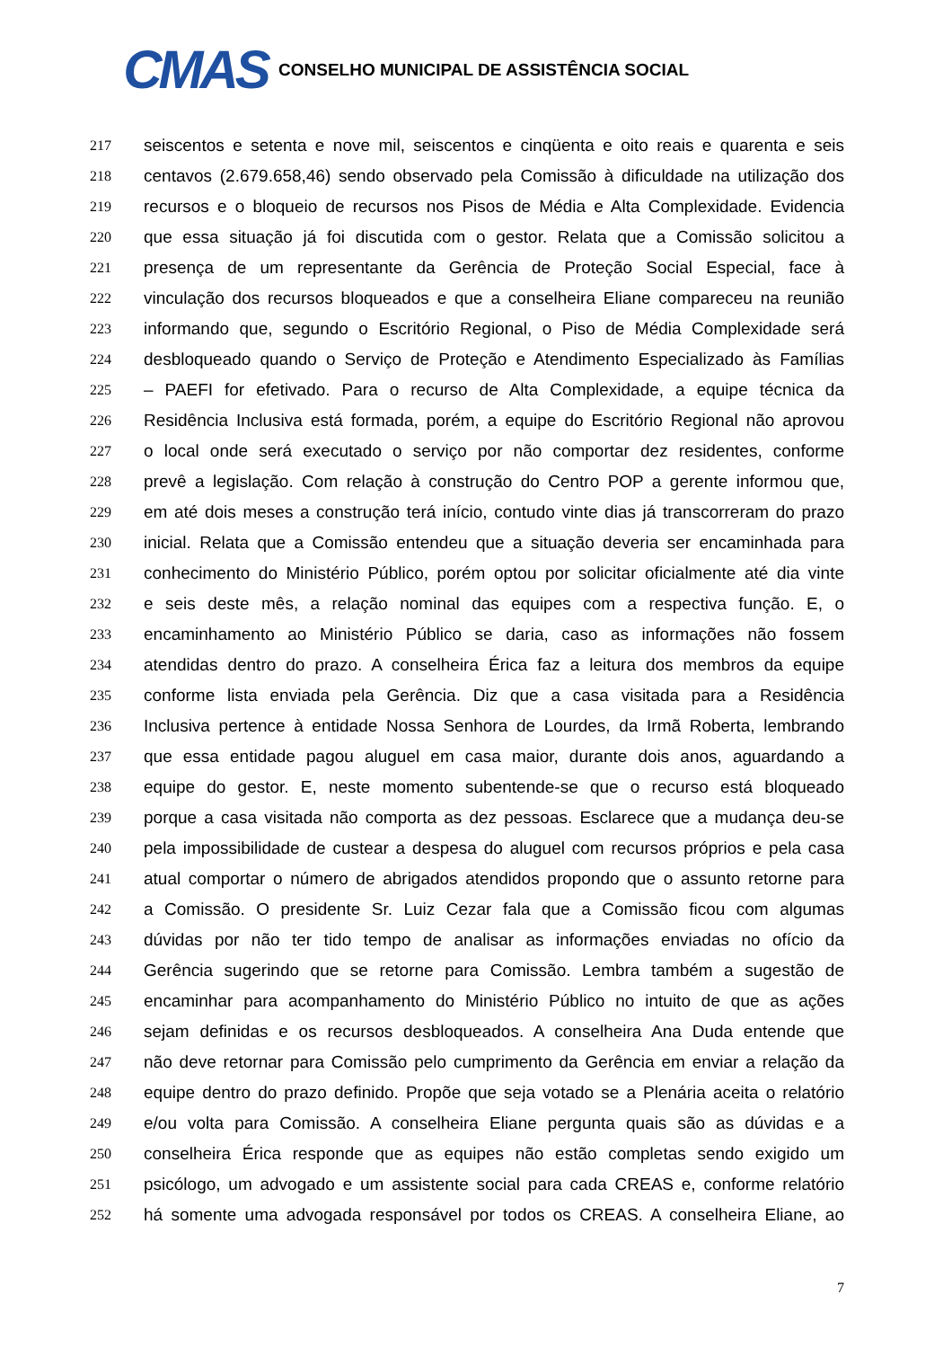CMAS
CONSELHO MUNICIPAL DE ASSISTÊNCIA SOCIAL
217 seiscentos e setenta e nove mil, seiscentos e cinqüenta e oito reais e quarenta e seis
218 centavos (2.679.658,46) sendo observado pela Comissão à dificuldade na utilização dos
219 recursos e o bloqueio de recursos nos Pisos de Média e Alta Complexidade. Evidencia
220 que essa situação já foi discutida com o gestor. Relata que a Comissão solicitou a
221 presença de um representante da Gerência de Proteção Social Especial, face à
222 vinculação dos recursos bloqueados e que a conselheira Eliane compareceu na reunião
223 informando que, segundo o Escritório Regional, o Piso de Média Complexidade será
224 desbloqueado quando o Serviço de Proteção e Atendimento Especializado às Famílias
225 – PAEFI for efetivado. Para o recurso de Alta Complexidade, a equipe técnica da
226 Residência Inclusiva está formada, porém, a equipe do Escritório Regional não aprovou
227 o local onde será executado o serviço por não comportar dez residentes, conforme
228 prevê a legislação. Com relação à construção do Centro POP a gerente informou que,
229 em até dois meses a construção terá início, contudo vinte dias já transcorreram do prazo
230 inicial. Relata que a Comissão entendeu que a situação deveria ser encaminhada para
231 conhecimento do Ministério Público, porém optou por solicitar oficialmente até dia vinte
232 e seis deste mês, a relação nominal das equipes com a respectiva função. E, o
233 encaminhamento ao Ministério Público se daria, caso as informações não fossem
234 atendidas dentro do prazo. A conselheira Érica faz a leitura dos membros da equipe
235 conforme lista enviada pela Gerência. Diz que a casa visitada para a Residência
236 Inclusiva pertence à entidade Nossa Senhora de Lourdes, da Irmã Roberta, lembrando
237 que essa entidade pagou aluguel em casa maior, durante dois anos, aguardando a
238 equipe do gestor. E, neste momento subentende-se que o recurso está bloqueado
239 porque a casa visitada não comporta as dez pessoas. Esclarece que a mudança deu-se
240 pela impossibilidade de custear a despesa do aluguel com recursos próprios e pela casa
241 atual comportar o número de abrigados atendidos propondo que o assunto retorne para
242 a Comissão. O presidente Sr. Luiz Cezar fala que a Comissão ficou com algumas
243 dúvidas por não ter tido tempo de analisar as informações enviadas no ofício da
244 Gerência sugerindo que se retorne para Comissão. Lembra também a sugestão de
245 encaminhar para acompanhamento do Ministério Público no intuito de que as ações
246 sejam definidas e os recursos desbloqueados. A conselheira Ana Duda entende que
247 não deve retornar para Comissão pelo cumprimento da Gerência em enviar a relação da
248 equipe dentro do prazo definido. Propõe que seja votado se a Plenária aceita o relatório
249 e/ou volta para Comissão. A conselheira Eliane pergunta quais são as dúvidas e a
250 conselheira Érica responde que as equipes não estão completas sendo exigido um
251 psicólogo, um advogado e um assistente social para cada CREAS e, conforme relatório
252 há somente uma advogada responsável por todos os CREAS. A conselheira Eliane, ao
7